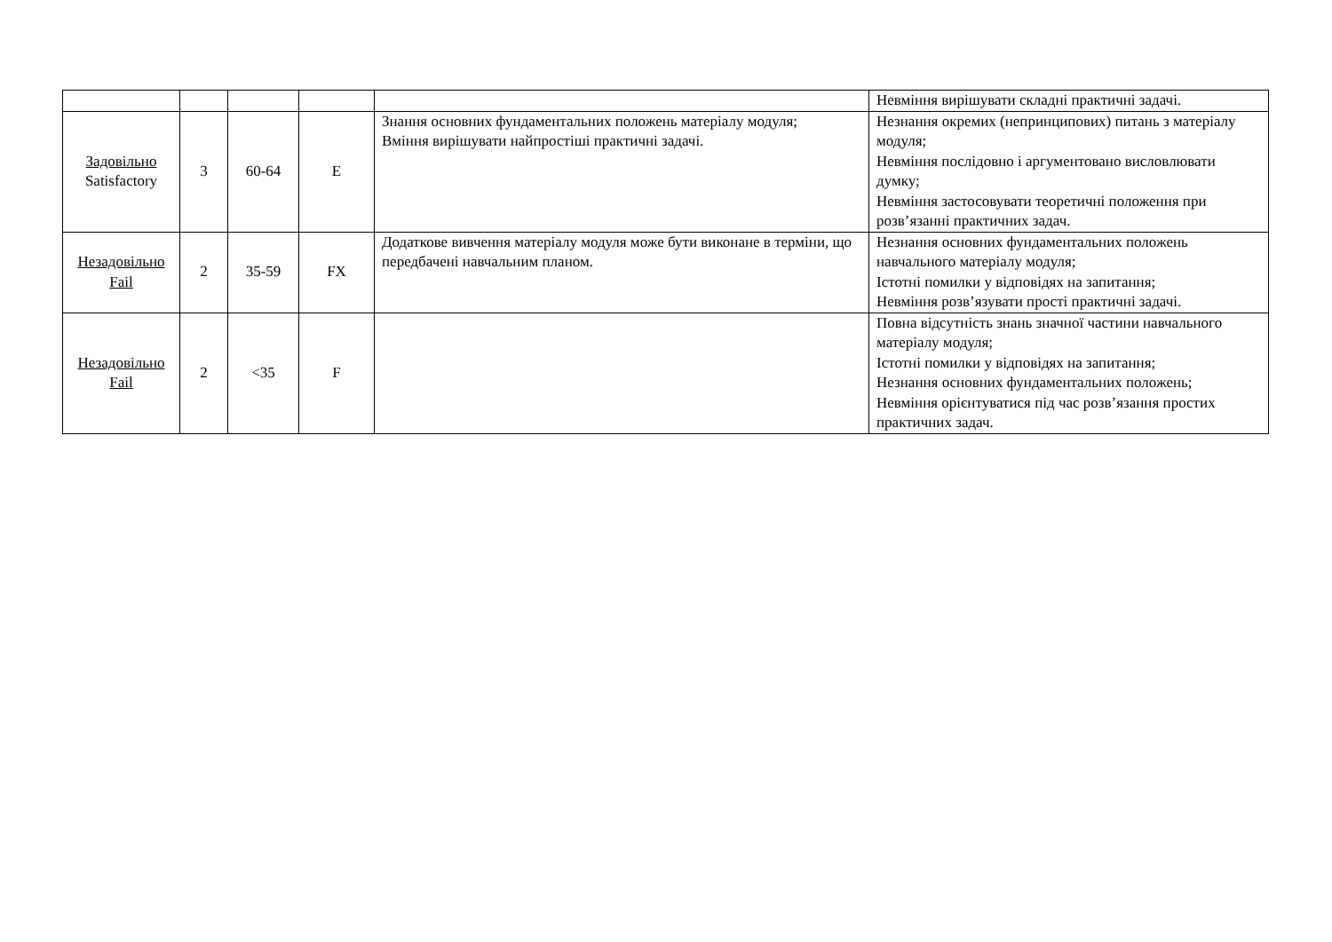| | | | | | Невміння вирішувати складні практичні задачі. |
| Задовільно Satisfactory | 3 | 60-64 | E | Знання основних фундаментальних положень матеріалу модуля; Вміння вирішувати найпростіші практичні задачі. | Незнання окремих (непринципових) питань з матеріалу модуля; Невміння послідовно і аргументовано висловлювати думку; Невміння застосовувати теоретичні положення при розв’язанні практичних задач. |
| Незадовільно Fail | 2 | 35-59 | FX | Додаткове вивчення матеріалу модуля може бути виконане в терміни, що передбачені навчальним планом. | Незнання основних фундаментальних положень навчального матеріалу модуля; Істотні помилки у відповідях на запитання; Невміння розв’язувати прості практичні задачі. |
| Незадовільно Fail | 2 | <35 | F | | Повна відсутність знань значної частини навчального матеріалу модуля; Істотні помилки у відповідях на запитання; Незнання основних фундаментальних положень; Невміння орієнтуватися під час розв’язання простих практичних задач. |